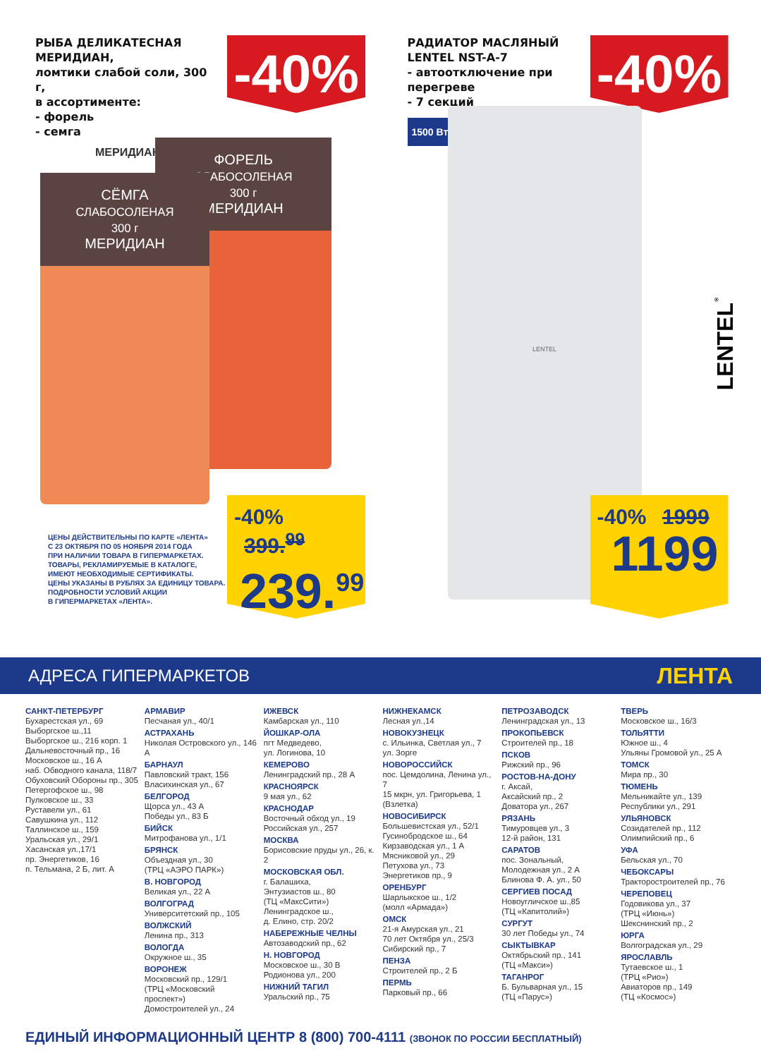РЫБА ДЕЛИКАТЕСНАЯ МЕРИДИАН,
ломтики слабой соли, 300 г,
в ассортименте:
- форель
- семга
МЕРИДИАН
-40%
ФОРЕЛЬ
СЛАБОСОЛЕНАЯ
300 г
МЕРИДИАН
СЁМГА
СЛАБОСОЛЕНАЯ
300 г
МЕРИДИАН
ЦЕНЫ ДЕЙСТВИТЕЛЬНЫ ПО КАРТЕ «ЛЕНТА»
С 23 ОКТЯБРЯ ПО 05 НОЯБРЯ 2014 ГОДА
ПРИ НАЛИЧИИ ТОВАРА В ГИПЕРМАРКЕТАХ.
ТОВАРЫ, РЕКЛАМИРУЕМЫЕ В КАТАЛОГЕ,
ИМЕЮТ НЕОБХОДИМЫЕ СЕРТИФИКАТЫ.
ЦЕНЫ УКАЗАНЫ В РУБЛЯХ ЗА ЕДИНИЦУ ТОВАРА.
ПОДРОБНОСТИ УСЛОВИЙ АКЦИИ
В ГИПЕРМАРКЕТАХ «ЛЕНТА».
-40% 399.<sup>99</sup>
239.<sup>99</sup>
РАДИАТОР МАСЛЯНЫЙ
LENTEL NST-A-7
- автоотключение при перегреве
- 7 секций
1500 Вт
-40%
LENTEL
LENTEL<sup>®</sup>
-40% 1999
1199
АДРЕСА ГИПЕРМАРКЕТОВ ЛЕНТА
САНКТ-ПЕТЕРБУРГ
Бухарестская ул., 69
Выборгское ш.,11
Выборгское ш., 216 корп. 1
Дальневосточный пр., 16
Московское ш., 16 А
наб. Обводного канала, 118/7
Обуховский Обороны пр., 305
Петергофское ш., 98
Пулковское ш., 33
Руставели ул., 61
Савушкина ул., 112
Таллинское ш., 159
Уральская ул., 29/1
Хасанская ул.,17/1
пр. Энергетиков, 16
п. Тельмана, 2 Б, лит. А
АРМАВИР
Песчаная ул., 40/1
АСТРАХАНЬ
Николая Островского ул., 146 А
БАРНАУЛ
Павловский тракт, 156
Власихинская ул., 67
БЕЛГОРОД
Щорса ул., 43 А
Победы ул., 83 Б
БИЙСК
Митрофанова ул., 1/1
БРЯНСК
Объездная ул., 30
(ТРЦ «АЭРО ПАРК»)
В. НОВГОРОД
Великая ул., 22 А
ВОЛГОГРАД
Университетский пр., 105
ВОЛЖСКИЙ
Ленина пр., 313
ВОЛОГДА
Окружное ш., 35
ВОРОНЕЖ
Московский пр., 129/1
(ТРЦ «Московский проспект»)
Домостроителей ул., 24
ИЖЕВСК
Камбарская ул., 110
ЙОШКАР-ОЛА
пгт Медведево,
ул. Логинова, 10
КЕМЕРОВО
Ленинградский пр., 28 А
КРАСНОЯРСК
9 мая ул., 62
КРАСНОДАР
Восточный обход ул., 19
Российская ул., 257
МОСКВА
Борисовские пруды ул., 26, к. 2
МОСКОВСКАЯ ОБЛ.
г. Балашиха,
Энтузиастов ш., 80
(ТЦ «МаксСити»)
Ленинградское ш.,
д. Елино, стр. 20/2
НАБЕРЕЖНЫЕ ЧЕЛНЫ
Автозаводский пр., 62
Н. НОВГОРОД
Московское ш., 30 В
Родионова ул., 200
НИЖНИЙ ТАГИЛ
Уральский пр., 75
НИЖНЕКАМСК
Лесная ул.,14
НОВОКУЗНЕЦК
с. Ильинка, Светлая ул., 7
ул. Зорге
НОВОРОССИЙСК
пос. Цемдолина, Ленина ул., 7
15 мкрн, ул. Григорьева, 1
(Взлетка)
НОВОСИБИРСК
Большевистская ул., 52/1
Гусинобродское ш., 64
Кирзаводская ул., 1 А
Мясниковой ул., 29
Петухова ул., 73
Энергетиков пр., 9
ОРЕНБУРГ
Шарлыкское ш., 1/2
(молл «Армада»)
ОМСК
21-я Амурская ул., 21
70 лет Октября ул., 25/3
Сибирский пр., 7
ПЕНЗА
Строителей пр., 2 Б
ПЕРМЬ
Парковый пр., 66
ПЕТРОЗАВОДСК
Ленинградская ул., 13
ПРОКОПЬЕВСК
Строителей пр., 18
ПСКОВ
Рижский пр., 96
РОСТОВ-НА-ДОНУ
г. Аксай,
Аксайский пр., 2
Доватора ул., 267
РЯЗАНЬ
Тимуровцев ул., 3
12-й район, 131
САРАТОВ
пос. Зональный,
Молодежная ул., 2 А
Блинова Ф. А. ул., 50
СЕРГИЕВ ПОСАД
Новоугличское ш.,85
(ТЦ «Капитолий»)
СУРГУТ
30 лет Победы ул., 74
СЫКТЫВКАР
Октябрьский пр., 141
(ТЦ «Макси»)
ТАГАНРОГ
Б. Бульварная ул., 15
(ТЦ «Парус»)
ТВЕРЬ
Московское ш., 16/3
ТОЛЬЯТТИ
Южное ш., 4
Ульяны Громовой ул., 25 А
ТОМСК
Мира пр., 30
ТЮМЕНЬ
Мельникайте ул., 139
Республики ул., 291
УЛЬЯНОВСК
Созидателей пр., 112
Олимпийский пр., 6
УФА
Бельская ул., 70
ЧЕБОКСАРЫ
Тракторостроителей пр., 76
ЧЕРЕПОВЕЦ
Годовикова ул., 37
(ТРЦ «Июнь»)
Шекснинский пр., 2
ЮРГА
Волгоградская ул., 29
ЯРОСЛАВЛЬ
Тутаевское ш., 1
(ТРЦ «Рио»)
Авиаторов пр., 149
(ТЦ «Космос»)
ЕДИНЫЙ ИНФОРМАЦИОННЫЙ ЦЕНТР 8 (800) 700-4111 (ЗВОНОК ПО РОССИИ БЕСПЛАТНЫЙ)